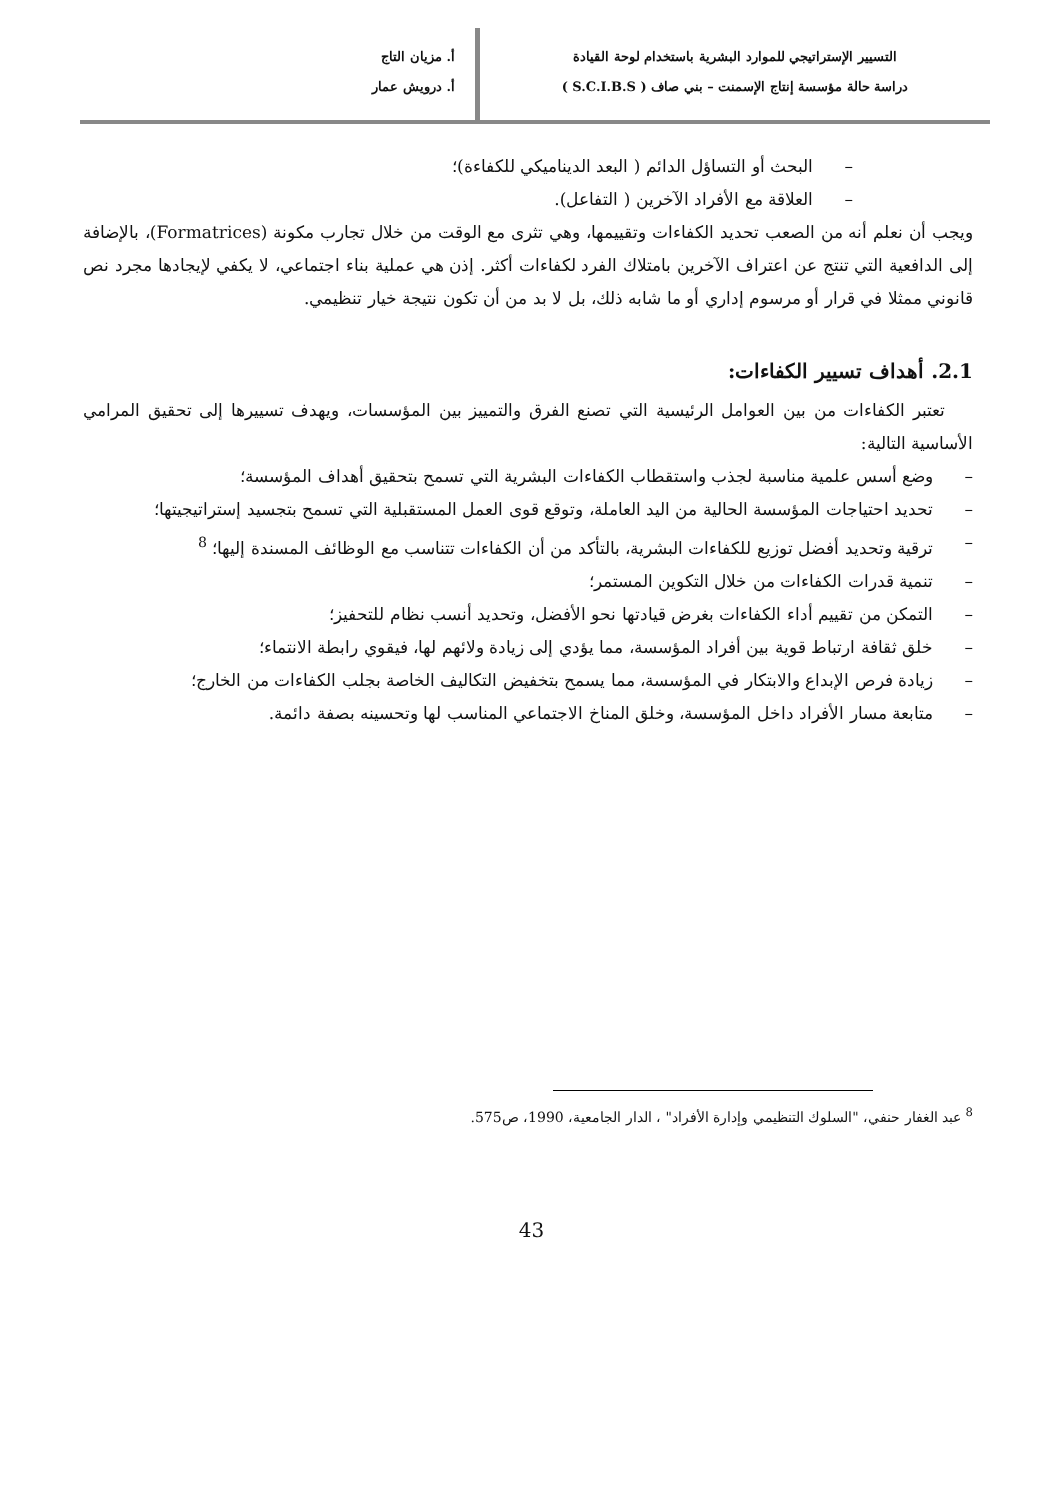التسيير الإستراتيجي للموارد البشرية باستخدام لوحة القيادة
دراسة حالة مؤسسة إنتاج الإسمنت – بني صاف ( S.C.I.B.S )
أ. مزيان التاج
أ. درويش عمار
– البحث أو التساؤل الدائم ( البعد الديناميكي للكفاءة)؛
– العلاقة مع الأفراد الآخرين ( التفاعل).
ويجب أن نعلم أنه من الصعب تحديد الكفاءات وتقييمها، وهي تثرى مع الوقت من خلال تجارب مكونة (Formatrices)، بالإضافة إلى الدافعية التي تنتج عن اعتراف الآخرين بامتلاك الفرد لكفاءات أكثر. إذن هي عملية بناء اجتماعي، لا يكفي لإيجادها مجرد نص قانوني ممثلا في قرار أو مرسوم إداري أو ما شابه ذلك، بل لا بد من أن تكون نتيجة خيار تنظيمي.
2.1. أهداف تسيير الكفاءات:
تعتبر الكفاءات من بين العوامل الرئيسية التي تصنع الفرق والتمييز بين المؤسسات، ويهدف تسييرها إلى تحقيق المرامي الأساسية التالية:
– وضع أسس علمية مناسبة لجذب واستقطاب الكفاءات البشرية التي تسمح بتحقيق أهداف المؤسسة؛
– تحديد احتياجات المؤسسة الحالية من اليد العاملة، وتوقع قوى العمل المستقبلية التي تسمح بتجسيد إستراتيجيتها؛
– ترقية وتحديد أفضل توزيع للكفاءات البشرية، بالتأكد من أن الكفاءات تتناسب مع الوظائف المسندة إليها؛ <sup>8</sup>
– تنمية قدرات الكفاءات من خلال التكوين المستمر؛
– التمكن من تقييم أداء الكفاءات بغرض قيادتها نحو الأفضل، وتحديد أنسب نظام للتحفيز؛
– خلق ثقافة ارتباط قوية بين أفراد المؤسسة، مما يؤدي إلى زيادة ولائهم لها، فيقوي رابطة الانتماء؛
– زيادة فرص الإبداع والابتكار في المؤسسة، مما يسمح بتخفيض التكاليف الخاصة بجلب الكفاءات من الخارج؛
– متابعة مسار الأفراد داخل المؤسسة، وخلق المناخ الاجتماعي المناسب لها وتحسينه بصفة دائمة.
<sup>8</sup> عبد الغفار حنفي، "السلوك التنظيمي وإدارة الأفراد" ، الدار الجامعية، 1990، ص575.
43